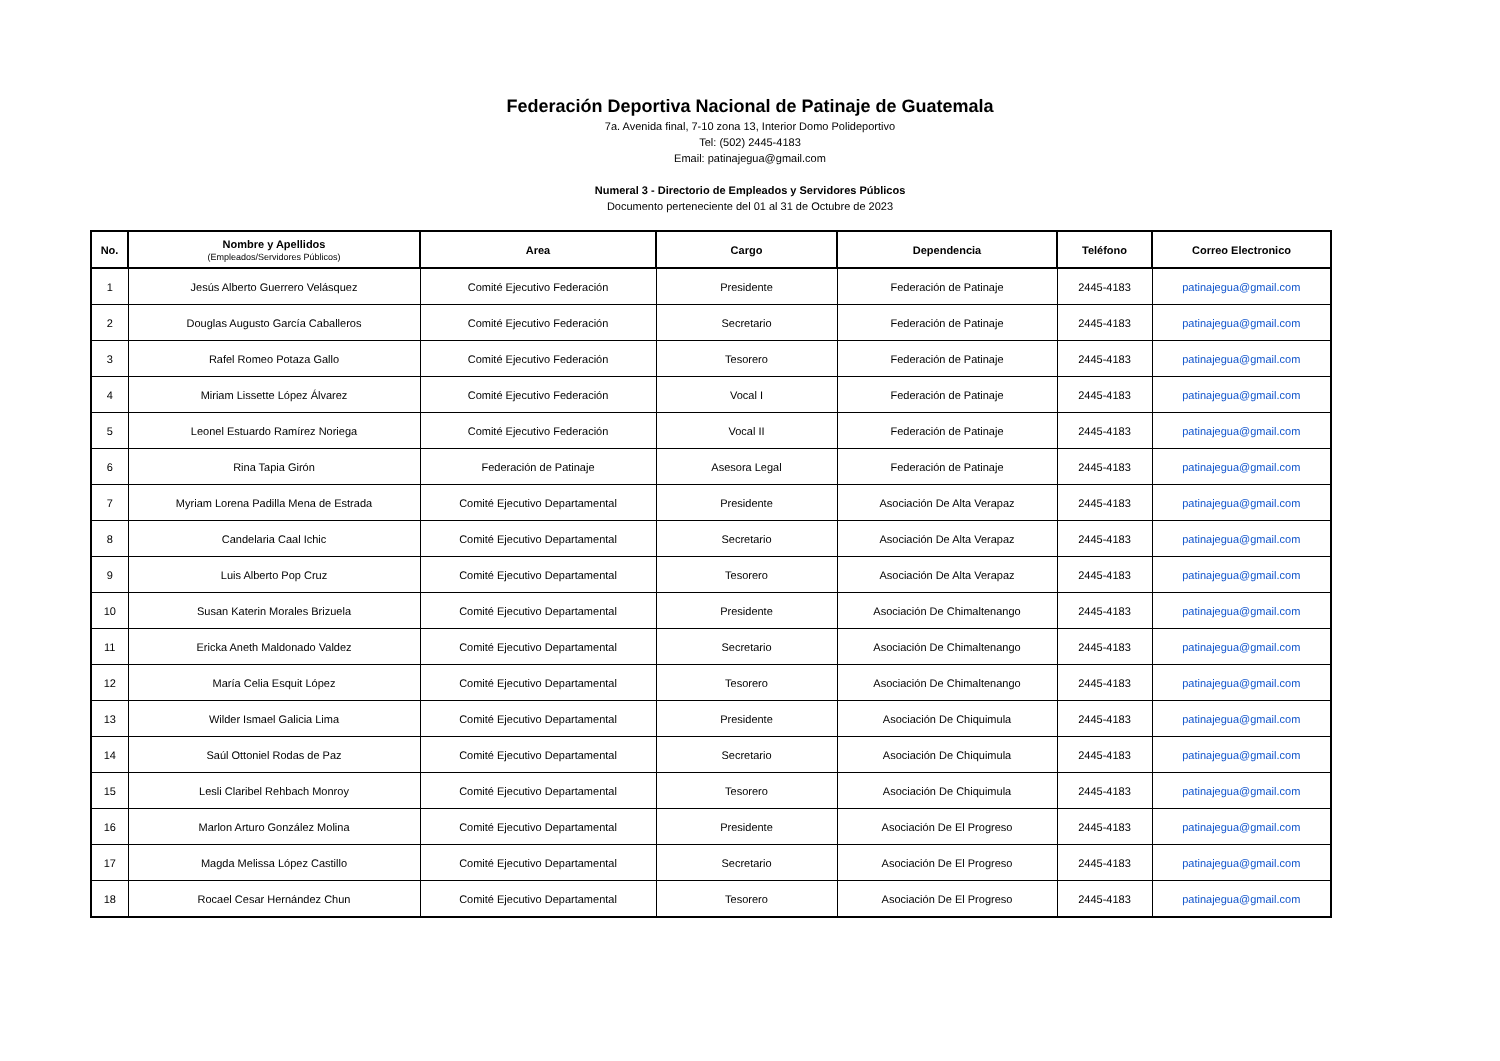Federación Deportiva Nacional de Patinaje de Guatemala
7a. Avenida final, 7-10 zona 13, Interior Domo Polideportivo
Tel: (502) 2445-4183
Email: patinajegua@gmail.com
Numeral 3 - Directorio de Empleados y Servidores Públicos
Documento perteneciente del 01 al 31 de Octubre de 2023
| No. | Nombre y Apellidos (Empleados/Servidores Públicos) | Area | Cargo | Dependencia | Teléfono | Correo Electronico |
| --- | --- | --- | --- | --- | --- | --- |
| 1 | Jesús Alberto Guerrero Velásquez | Comité Ejecutivo Federación | Presidente | Federación de Patinaje | 2445-4183 | patinajegua@gmail.com |
| 2 | Douglas Augusto García Caballeros | Comité Ejecutivo Federación | Secretario | Federación de Patinaje | 2445-4183 | patinajegua@gmail.com |
| 3 | Rafel Romeo Potaza Gallo | Comité Ejecutivo Federación | Tesorero | Federación de Patinaje | 2445-4183 | patinajegua@gmail.com |
| 4 | Miriam Lissette López Álvarez | Comité Ejecutivo Federación | Vocal I | Federación de Patinaje | 2445-4183 | patinajegua@gmail.com |
| 5 | Leonel Estuardo Ramírez Noriega | Comité Ejecutivo Federación | Vocal II | Federación de Patinaje | 2445-4183 | patinajegua@gmail.com |
| 6 | Rina Tapia Girón | Federación de Patinaje | Asesora Legal | Federación de Patinaje | 2445-4183 | patinajegua@gmail.com |
| 7 | Myriam Lorena Padilla Mena de Estrada | Comité Ejecutivo Departamental | Presidente | Asociación De Alta Verapaz | 2445-4183 | patinajegua@gmail.com |
| 8 | Candelaria Caal Ichic | Comité Ejecutivo Departamental | Secretario | Asociación De Alta Verapaz | 2445-4183 | patinajegua@gmail.com |
| 9 | Luis Alberto Pop Cruz | Comité Ejecutivo Departamental | Tesorero | Asociación De Alta Verapaz | 2445-4183 | patinajegua@gmail.com |
| 10 | Susan Katerin Morales Brizuela | Comité Ejecutivo Departamental | Presidente | Asociación De Chimaltenango | 2445-4183 | patinajegua@gmail.com |
| 11 | Ericka Aneth Maldonado Valdez | Comité Ejecutivo Departamental | Secretario | Asociación De Chimaltenango | 2445-4183 | patinajegua@gmail.com |
| 12 | María Celia Esquit López | Comité Ejecutivo Departamental | Tesorero | Asociación De Chimaltenango | 2445-4183 | patinajegua@gmail.com |
| 13 | Wilder Ismael Galicia Lima | Comité Ejecutivo Departamental | Presidente | Asociación De Chiquimula | 2445-4183 | patinajegua@gmail.com |
| 14 | Saúl Ottoniel Rodas de Paz | Comité Ejecutivo Departamental | Secretario | Asociación De Chiquimula | 2445-4183 | patinajegua@gmail.com |
| 15 | Lesli Claribel Rehbach Monroy | Comité Ejecutivo Departamental | Tesorero | Asociación De Chiquimula | 2445-4183 | patinajegua@gmail.com |
| 16 | Marlon Arturo González Molina | Comité Ejecutivo Departamental | Presidente | Asociación De El Progreso | 2445-4183 | patinajegua@gmail.com |
| 17 | Magda Melissa López Castillo | Comité Ejecutivo Departamental | Secretario | Asociación De El Progreso | 2445-4183 | patinajegua@gmail.com |
| 18 | Rocael Cesar Hernández Chun | Comité Ejecutivo Departamental | Tesorero | Asociación De El Progreso | 2445-4183 | patinajegua@gmail.com |